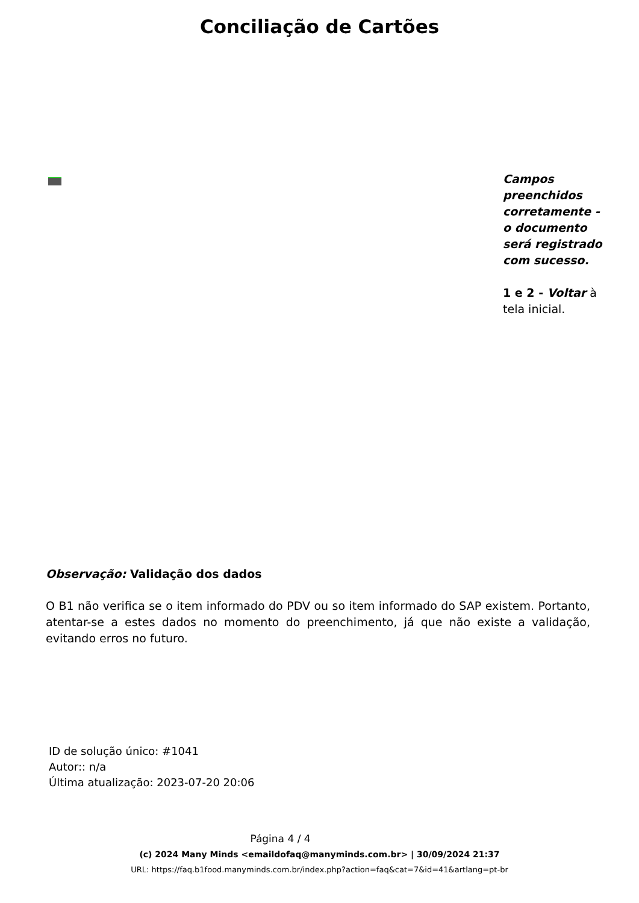Conciliação de Cartões
Campos preenchidos corretamente - o documento será registrado com sucesso.
1 e 2 - Voltar à tela inicial.
Observação: Validação dos dados
O B1 não verifica se o item informado do PDV ou so item informado do SAP existem. Portanto, atentar-se a estes dados no momento do preenchimento, já que não existe a validação, evitando erros no futuro.
ID de solução único: #1041
Autor:: n/a
Última atualização: 2023-07-20 20:06
Página 4 / 4
(c) 2024 Many Minds <emaildofaq@manyminds.com.br> | 30/09/2024 21:37
URL: https://faq.b1food.manyminds.com.br/index.php?action=faq&cat=7&id=41&artlang=pt-br